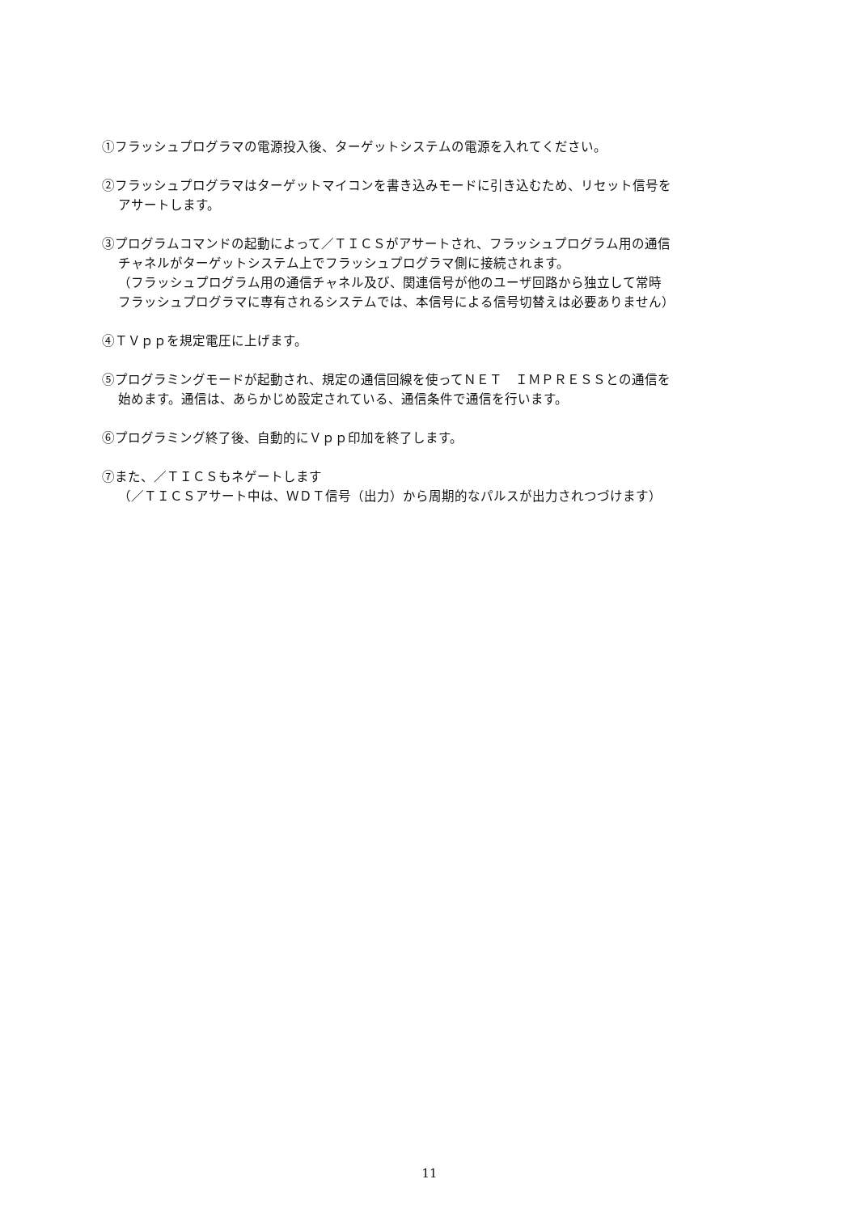①フラッシュプログラマの電源投入後、ターゲットシステムの電源を入れてください。
②フラッシュプログラマはターゲットマイコンを書き込みモードに引き込むため、リセット信号を
アサートします。
③プログラムコマンドの起動によって／ＴＩＣＳがアサートされ、フラッシュプログラム用の通信
チャネルがターゲットシステム上でフラッシュプログラマ側に接続されます。
（フラッシュプログラム用の通信チャネル及び、関連信号が他のユーザ回路から独立して常時
フラッシュプログラマに専有されるシステムでは、本信号による信号切替えは必要ありません）
④ＴＶｐｐを規定電圧に上げます。
⑤プログラミングモードが起動され、規定の通信回線を使ってＮＥＴ　ＩＭＰＲＥＳＳとの通信を
始めます。通信は、あらかじめ設定されている、通信条件で通信を行います。
⑥プログラミング終了後、自動的にＶｐｐ印加を終了します。
⑦また、／ＴＩＣＳもネゲートします
（／ＴＩＣＳアサート中は、ＷＤＴ信号（出力）から周期的なパルスが出力されつづけます）
11